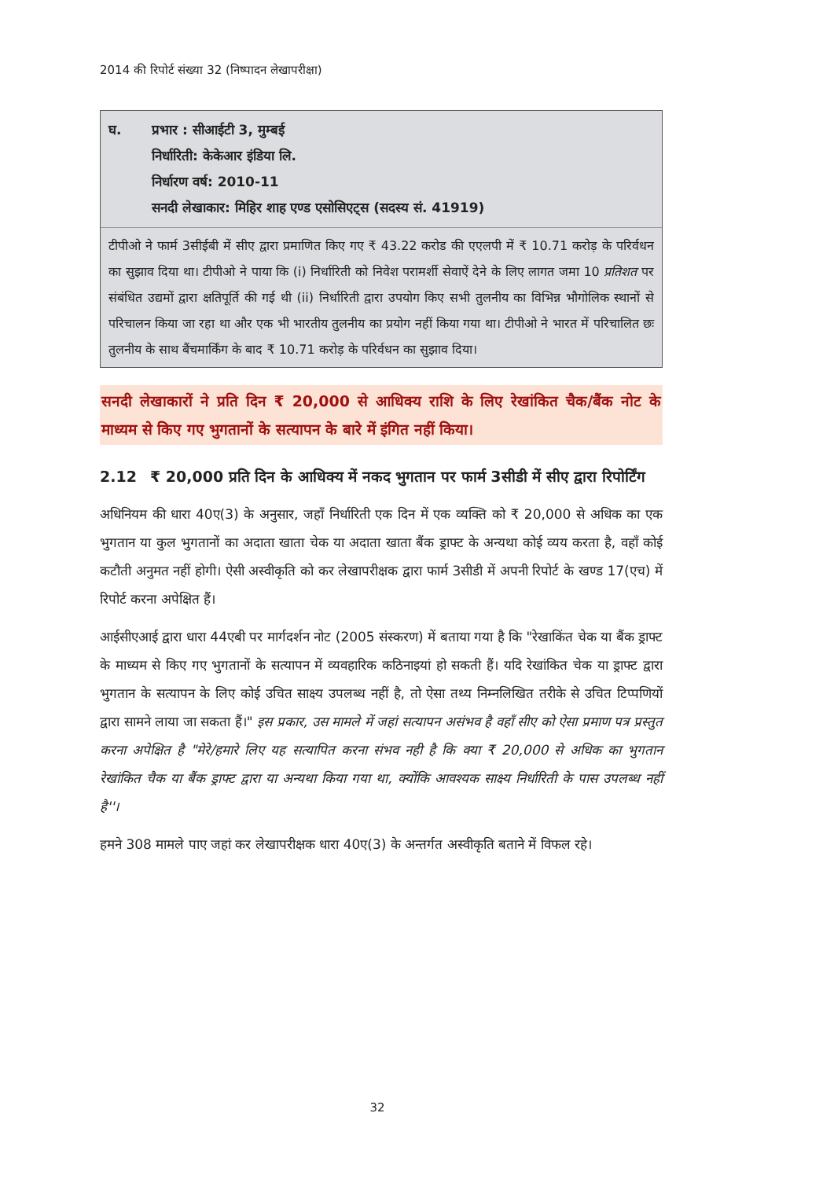2014 की रिपोर्ट संख्या 32 (निष्पादन लेखापरीक्षा)
घ. प्रभार : सीआईटी 3, मुम्बई
निर्धारिती: केकेआर इंडिया लि.
निर्धारण वर्ष: 2010-11
सनदी लेखाकार: मिहिर शाह एण्ड एसोसिएट्स (सदस्य सं. 41919)
टीपीओ ने फार्म 3सीईबी में सीए द्वारा प्रमाणित किए गए ₹ 43.22 करोड की एएलपी में ₹ 10.71 करोड़ के परिर्वधन का सुझाव दिया था। टीपीओ ने पाया कि (i) निर्धारिती को निवेश परामर्शी सेवाऐं देने के लिए लागत जमा 10 प्रतिशत पर संबंधित उद्यमों द्वारा क्षतिपूर्ति की गई थी (ii) निर्धारिती द्वारा उपयोग किए सभी तुलनीय का विभिन्न भौगोलिक स्थानों से परिचालन किया जा रहा था और एक भी भारतीय तुलनीय का प्रयोग नहीं किया गया था। टीपीओ ने भारत में परिचालित छः तुलनीय के साथ बैंचमार्किंग के बाद ₹ 10.71 करोड़ के परिर्वधन का सुझाव दिया।
सनदी लेखाकारों ने प्रति दिन ₹ 20,000 से आधिक्य राशि के लिए रेखांकित चैक/बैंक नोट के माध्यम से किए गए भुगतानों के सत्यापन के बारे में इंगित नहीं किया।
2.12 ₹ 20,000 प्रति दिन के आधिक्य में नकद भुगतान पर फार्म 3सीडी में सीए द्वारा रिपोर्टिंग
अधिनियम की धारा 40ए(3) के अनुसार, जहाँ निर्धारिती एक दिन में एक व्यक्ति को ₹ 20,000 से अधिक का एक भुगतान या कुल भुगतानों का अदाता खाता चेक या अदाता खाता बैंक ड्राफ्ट के अन्यथा कोई व्यय करता है, वहाँ कोई कटौती अनुमत नहीं होगी। ऐसी अस्वीकृति को कर लेखापरीक्षक द्वारा फार्म 3सीडी में अपनी रिपोर्ट के खण्ड 17(एच) में रिपोर्ट करना अपेक्षित हैं।
आईसीएआई द्वारा धारा 44एबी पर मार्गदर्शन नोट (2005 संस्करण) में बताया गया है कि "रेखाकिंत चेक या बैंक ड्राफ्ट के माध्यम से किए गए भुगतानों के सत्यापन में व्यवहारिक कठिनाइयां हो सकती हैं। यदि रेखांकित चेक या ड्राफ्ट द्वारा भुगतान के सत्यापन के लिए कोई उचित साक्ष्य उपलब्ध नहीं है, तो ऐसा तथ्य निम्नलिखित तरीके से उचित टिप्पणियों द्वारा सामने लाया जा सकता हैं।" इस प्रकार, उस मामले में जहां सत्यापन असंभव है वहाँ सीए को ऐसा प्रमाण पत्र प्रस्तुत करना अपेक्षित है "मेरे/हमारे लिए यह सत्यापित करना संभव नही है कि क्या ₹ 20,000 से अधिक का भुगतान रेखांकित चैक या बैंक ड्राफ्ट द्वारा या अन्यथा किया गया था, क्योंकि आवश्यक साक्ष्य निर्धारिती के पास उपलब्ध नहीं है''।
हमने 308 मामले पाए जहां कर लेखापरीक्षक धारा 40ए(3) के अन्तर्गत अस्वीकृति बताने में विफल रहे।
32